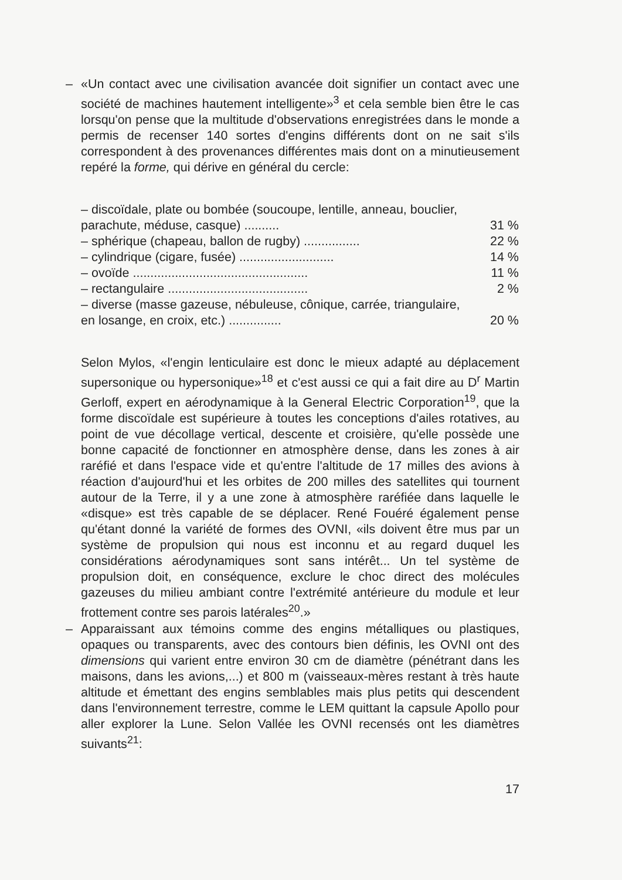– «Un contact avec une civilisation avancée doit signifier un contact avec une société de machines hautement intelligente»<sup>3</sup> et cela semble bien être le cas lorsqu'on pense que la multitude d'observations enregistrées dans le monde a permis de recenser 140 sortes d'engins différents dont on ne sait s'ils correspondent à des provenances différentes mais dont on a minutieusement repéré la forme, qui dérive en général du cercle:
| – discoïdale, plate ou bombée (soucoupe, lentille, anneau, bouclier, parachute, méduse, casque) .......... | 31 % |
| – sphérique (chapeau, ballon de rugby) ................ | 22 % |
| – cylindrique (cigare, fusée) ........................... | 14 % |
| – ovoïde .................................................. | 11 % |
| – rectangulaire ........................................ | 2 % |
| – diverse (masse gazeuse, nébuleuse, cônique, carrée, triangulaire, en losange, en croix, etc.) ............... | 20 % |
Selon Mylos, «l'engin lenticulaire est donc le mieux adapté au déplacement supersonique ou hypersonique»<sup>18</sup> et c'est aussi ce qui a fait dire au D<sup>r</sup> Martin Gerloff, expert en aérodynamique à la General Electric Corporation<sup>19</sup>, que la forme discoïdale est supérieure à toutes les conceptions d'ailes rotatives, au point de vue décollage vertical, descente et croisière, qu'elle possède une bonne capacité de fonctionner en atmosphère dense, dans les zones à air raréfié et dans l'espace vide et qu'entre l'altitude de 17 milles des avions à réaction d'aujourd'hui et les orbites de 200 milles des satellites qui tournent autour de la Terre, il y a une zone à atmosphère raréfiée dans laquelle le «disque» est très capable de se déplacer. René Fouéré également pense qu'étant donné la variété de formes des OVNI, «ils doivent être mus par un système de propulsion qui nous est inconnu et au regard duquel les considérations aérodynamiques sont sans intérêt... Un tel système de propulsion doit, en conséquence, exclure le choc direct des molécules gazeuses du milieu ambiant contre l'extrémité antérieure du module et leur frottement contre ses parois latérales<sup>20</sup>.»
– Apparaissant aux témoins comme des engins métalliques ou plastiques, opaques ou transparents, avec des contours bien définis, les OVNI ont des dimensions qui varient entre environ 30 cm de diamètre (pénétrant dans les maisons, dans les avions,...) et 800 m (vaisseaux-mères restant à très haute altitude et émettant des engins semblables mais plus petits qui descendent dans l'environnement terrestre, comme le LEM quittant la capsule Apollo pour aller explorer la Lune. Selon Vallée les OVNI recensés ont les diamètres suivants<sup>21</sup>:
17